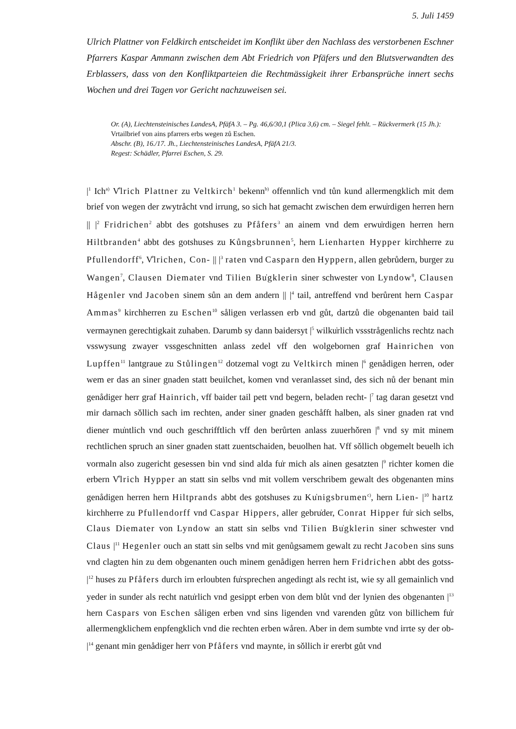5. Juli 1459
Ulrich Plattner von Feldkirch entscheidet im Konflikt über den Nachlass des verstorbenen Eschner Pfarrers Kaspar Ammann zwischen dem Abt Friedrich von Pfäfers und den Blutsverwandten des Erblassers, dass von den Konfliktparteien die Rechtmässigkeit ihrer Erbansprüche innert sechs Wochen und drei Tagen vor Gericht nachzuweisen sei.
Or. (A), Liechtensteinisches LandesA, PfäfA 3. – Pg. 46,6/30,1 (Plica 3,6) cm. – Siegel fehlt. – Rückvermerk (15 Jh.): Vrtailbrief von ains pfarrers erbs wegen zů Eschen.
Abschr. (B), 16./17. Jh., Liechtensteinisches LandesA, PfäfA 21/3.
Regest: Schädler, Pfarrei Eschen, S. 29.
|<sup>1</sup> Ich<sup>a)</sup> V̊lrich Plattner zu Veltkirch<sup>1</sup> bekenn<sup>b)</sup> offennlich vnd tůn kund allermengklich mit dem brief von wegen der zwytråcht vnd irrung, so sich hat gemacht zwischen dem erwu̍rdigen herren hern || |<sup>2</sup> Fridrichen<sup>2</sup> abbt des gotshuses zu Pfåfers<sup>3</sup> an ainem vnd dem erwu̍rdigen herren hern Hiltbranden<sup>4</sup> abbt des gotshuses zu Kůngsbrunnen<sup>5</sup>, hern Lienharten Hypper kirchherre zu Pfullendorff<sup>6</sup>, V̊lrichen, Con- || |<sup>3</sup> raten vnd Casparn den Hyppern, allen gebrůdern, burger zu Wangen<sup>7</sup>, Clausen Diemater vnd Tilien Bu̍gklerin siner schwester von Lyndow<sup>8</sup>, Clausen Hågenler vnd Jacoben sinem sůn an dem andern || |<sup>4</sup> tail, antreffend vnd berůrent hern Caspar Ammas<sup>9</sup> kirchherren zu Eschen<sup>10</sup> såligen verlassen erb vnd gůt, dartzů die obgenanten baid tail vermaynen gerechtigkait zuhaben. Darumb sy dann baidersyt |<sup>5</sup> wilku̍rlich vssstrågenlichs rechtz nach vsswysung zwayer vssgeschnitten anlass zedel vff den wolgebornen graf Hainrichen von Lupffen<sup>11</sup> lantgraue zu Stůlingen<sup>12</sup> dotzemal vogt zu Veltkirch minen |<sup>6</sup> genådigen herren, oder wem er das an siner gnaden statt beuilchet, komen vnd veranlasset sind, des sich nů der benant min genådiger herr graf Hainrich, vff baider tail pett vnd begern, beladen recht- |<sup>7</sup> tag daran gesetzt vnd mir darnach sǒllich sach im rechten, ander siner gnaden geschåfft halben, als siner gnaden rat vnd diener mu̍ntlich vnd ouch geschrifftlich vff den berůrten anlass zuuerhǒren |<sup>8</sup> vnd sy mit minem rechtlichen spruch an siner gnaden statt zuentschaiden, beuolhen hat. Vff sǒllich obgemelt beuelh ich vormaln also zugericht gesessen bin vnd sind alda fu̍r mich als ainen gesatzten |<sup>9</sup> richter komen die erbern V̊lrich Hypper an statt sin selbs vnd mit vollem verschribem gewalt des obgenanten mins genådigen herren hern Hiltprands abbt des gotshuses zu Ku̍nigsbrumen<sup>c)</sup>, hern Lien- |<sup>10</sup> hartz kirchherre zu Pfullendorff vnd Caspar Hippers, aller gebru̍der, Conrat Hipper fu̍r sich selbs, Claus Diemater von Lyndow an statt sin selbs vnd Tilien Bu̍gklerin siner schwester vnd Claus |<sup>11</sup> Hegenler ouch an statt sin selbs vnd mit genůgsamem gewalt zu recht Jacoben sins suns vnd clagten hin zu dem obgenanten ouch minem genådigen herren hern Fridrichen abbt des gotss- |<sup>12</sup> huses zu Pfåfers durch irn erloubten fu̍rsprechen angedingt als recht ist, wie sy all gemainlich vnd yeder in sunder als recht natu̍rlich vnd gesippt erben von dem blůt vnd der lynien des obgenanten |<sup>13</sup> hern Caspars von Eschen såligen erben vnd sins ligenden vnd varenden gůtz von billichem fu̍r allermengklichem enpfengklich vnd die rechten erben wåren. Aber in dem sumbte vnd irrte sy der ob- |<sup>14</sup> genant min genådiger herr von Pfåfers vnd maynte, in sǒllich ir ererbt gůt vnd